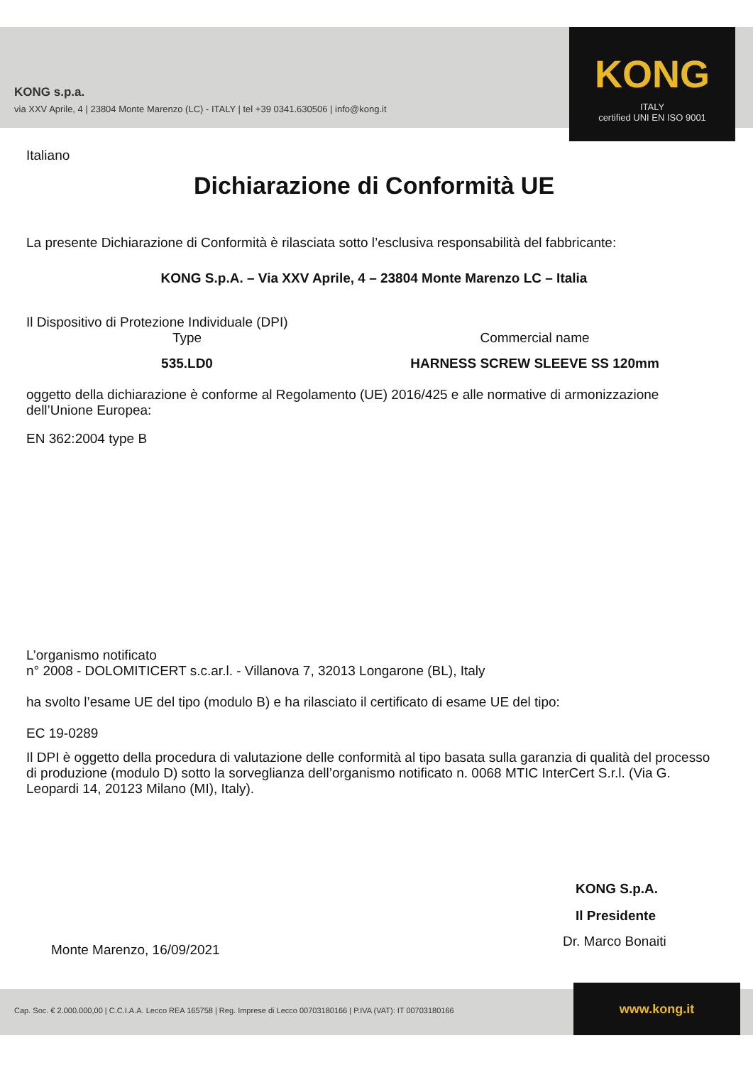KONG s.p.a.
via XXV Aprile, 4 | 23804 Monte Marenzo (LC) - ITALY | tel +39 0341.630506 | info@kong.it
KONG
ITALY
certified UNI EN ISO 9001
Italiano
Dichiarazione di Conformità UE
La presente Dichiarazione di Conformità è rilasciata sotto l’esclusiva responsabilità del fabbricante:
KONG S.p.A. – Via XXV Aprile, 4 – 23804 Monte Marenzo LC – Italia
Il Dispositivo di Protezione Individuale (DPI)
Type Commercial name
535.LD0 HARNESS SCREW SLEEVE SS 120mm
oggetto della dichiarazione è conforme al Regolamento (UE) 2016/425 e alle normative di armonizzazione dell’Unione Europea:
EN 362:2004 type B
L’organismo notificato
n° 2008 - DOLOMITICERT s.c.ar.l. - Villanova 7, 32013 Longarone (BL), Italy
ha svolto l’esame UE del tipo (modulo B) e ha rilasciato il certificato di esame UE del tipo:
EC 19-0289
Il DPI è oggetto della procedura di valutazione delle conformità al tipo basata sulla garanzia di qualità del processo di produzione (modulo D) sotto la sorveglianza dell’organismo notificato n. 0068 MTIC InterCert S.r.l. (Via G. Leopardi 14, 20123 Milano (MI), Italy).
KONG S.p.A.
Il Presidente
Monte Marenzo, 16/09/2021
Dr. Marco Bonaiti
Cap. Soc. € 2.000.000,00 | C.C.I.A.A. Lecco REA 165758 | Reg. Imprese di Lecco 00703180166 | P.IVA (VAT): IT 00703180166
www.kong.it